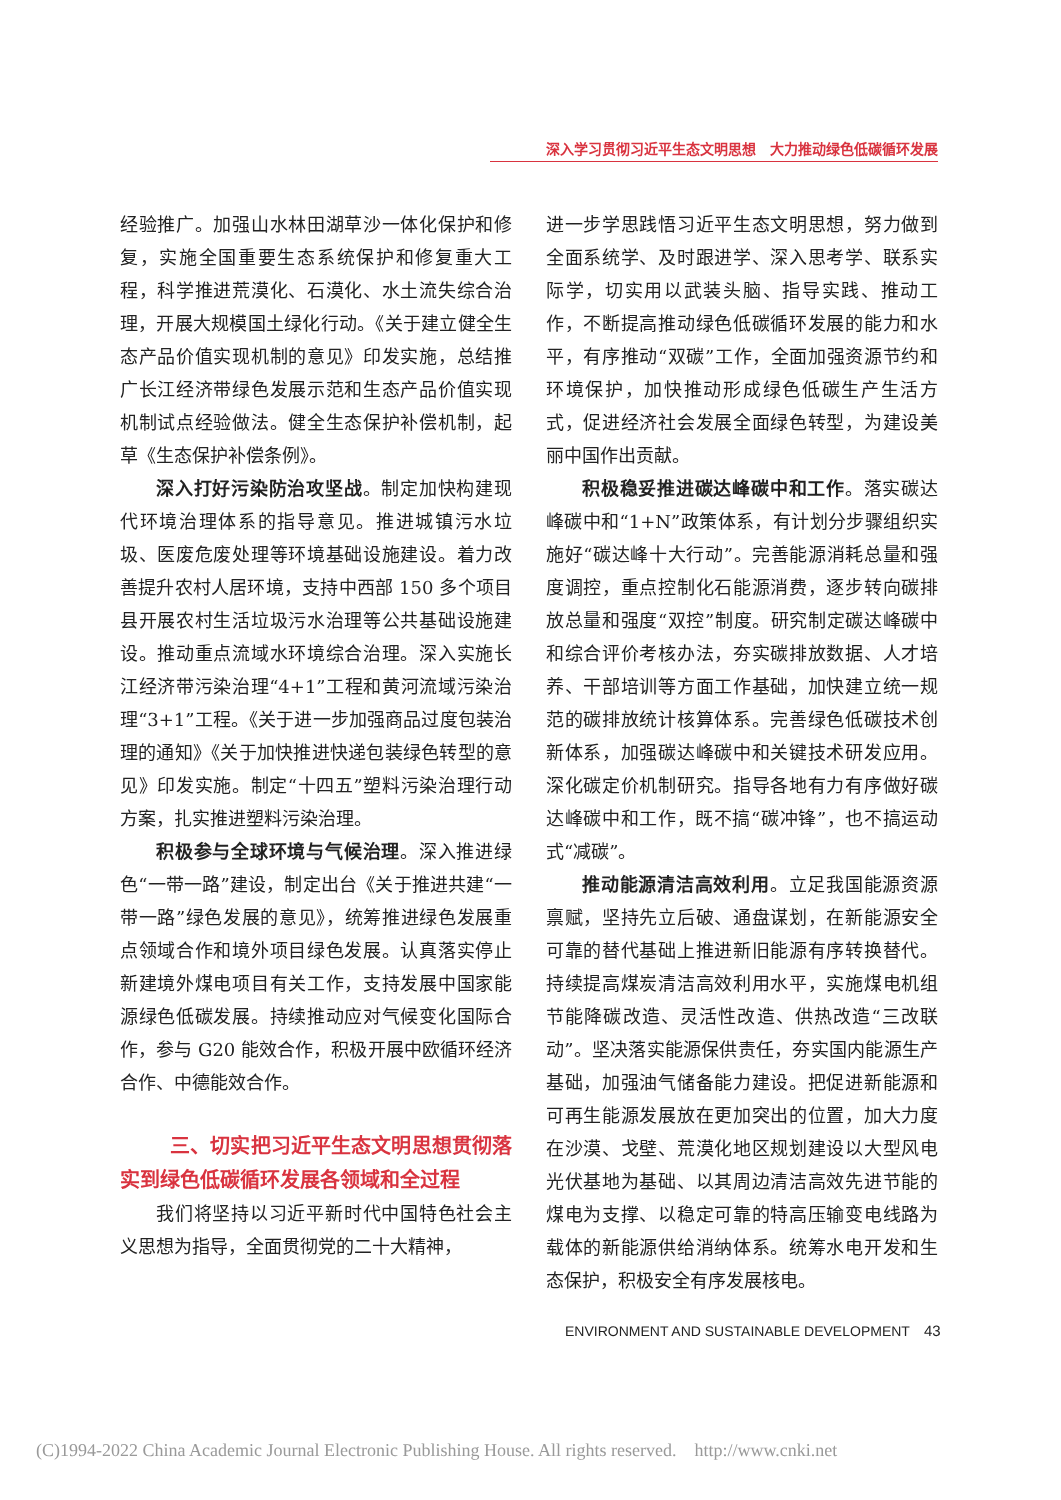深入学习贯彻习近平生态文明思想　大力推动绿色低碳循环发展
经验推广。加强山水林田湖草沙一体化保护和修复，实施全国重要生态系统保护和修复重大工程，科学推进荒漠化、石漠化、水土流失综合治理，开展大规模国土绿化行动。《关于建立健全生态产品价值实现机制的意见》印发实施，总结推广长江经济带绿色发展示范和生态产品价值实现机制试点经验做法。健全生态保护补偿机制，起草《生态保护补偿条例》。
深入打好污染防治攻坚战。制定加快构建现代环境治理体系的指导意见。推进城镇污水垃圾、医废危废处理等环境基础设施建设。着力改善提升农村人居环境，支持中西部 150 多个项目县开展农村生活垃圾污水治理等公共基础设施建设。推动重点流域水环境综合治理。深入实施长江经济带污染治理“4+1”工程和黄河流域污染治理“3+1”工程。《关于进一步加强商品过度包装治理的通知》《关于加快推进快递包装绿色转型的意见》印发实施。制定“十四五”塑料污染治理行动方案，扎实推进塑料污染治理。
积极参与全球环境与气候治理。深入推进绿色“一带一路”建设，制定出台《关于推进共建“一带一路”绿色发展的意见》，统筹推进绿色发展重点领域合作和境外项目绿色发展。认真落实停止新建境外煤电项目有关工作，支持发展中国家能源绿色低碳发展。持续推动应对气候变化国际合作，参与 G20 能效合作，积极开展中欧循环经济合作、中德能效合作。
三、切实把习近平生态文明思想贯彻落实到绿色低碳循环发展各领域和全过程
我们将坚持以习近平新时代中国特色社会主义思想为指导，全面贯彻党的二十大精神，
进一步学思践悟习近平生态文明思想，努力做到全面系统学、及时跟进学、深入思考学、联系实际学，切实用以武装头脑、指导实践、推动工作，不断提高推动绿色低碳循环发展的能力和水平，有序推动“双碳”工作，全面加强资源节约和环境保护，加快推动形成绿色低碳生产生活方式，促进经济社会发展全面绿色转型，为建设美丽中国作出贡献。
积极稳妥推进碳达峰碳中和工作。落实碳达峰碳中和“1+N”政策体系，有计划分步骤组织实施好“碳达峰十大行动”。完善能源消耗总量和强度调控，重点控制化石能源消费，逐步转向碳排放总量和强度“双控”制度。研究制定碳达峰碳中和综合评价考核办法，夯实碳排放数据、人才培养、干部培训等方面工作基础，加快建立统一规范的碳排放统计核算体系。完善绿色低碳技术创新体系，加强碳达峰碳中和关键技术研发应用。深化碳定价机制研究。指导各地有力有序做好碳达峰碳中和工作，既不搞“碳冲锋”，也不搞运动式“减碳”。
推动能源清洁高效利用。立足我国能源资源禀赋，坚持先立后破、通盘谋划，在新能源安全可靠的替代基础上推进新旧能源有序转换替代。持续提高煤炭清洁高效利用水平，实施煤电机组节能降碳改造、灵活性改造、供热改造“三改联动”。坚决落实能源保供责任，夯实国内能源生产基础，加强油气储备能力建设。把促进新能源和可再生能源发展放在更加突出的位置，加大力度在沙漠、戈壁、荒漠化地区规划建设以大型风电光伏基地为基础、以其周边清洁高效先进节能的煤电为支撑、以稳定可靠的特高压输变电线路为载体的新能源供给消纳体系。统筹水电开发和生态保护，积极安全有序发展核电。
ENVIRONMENT AND SUSTAINABLE DEVELOPMENT 43
(C)1994-2022 China Academic Journal Electronic Publishing House. All rights reserved. http://www.cnki.net